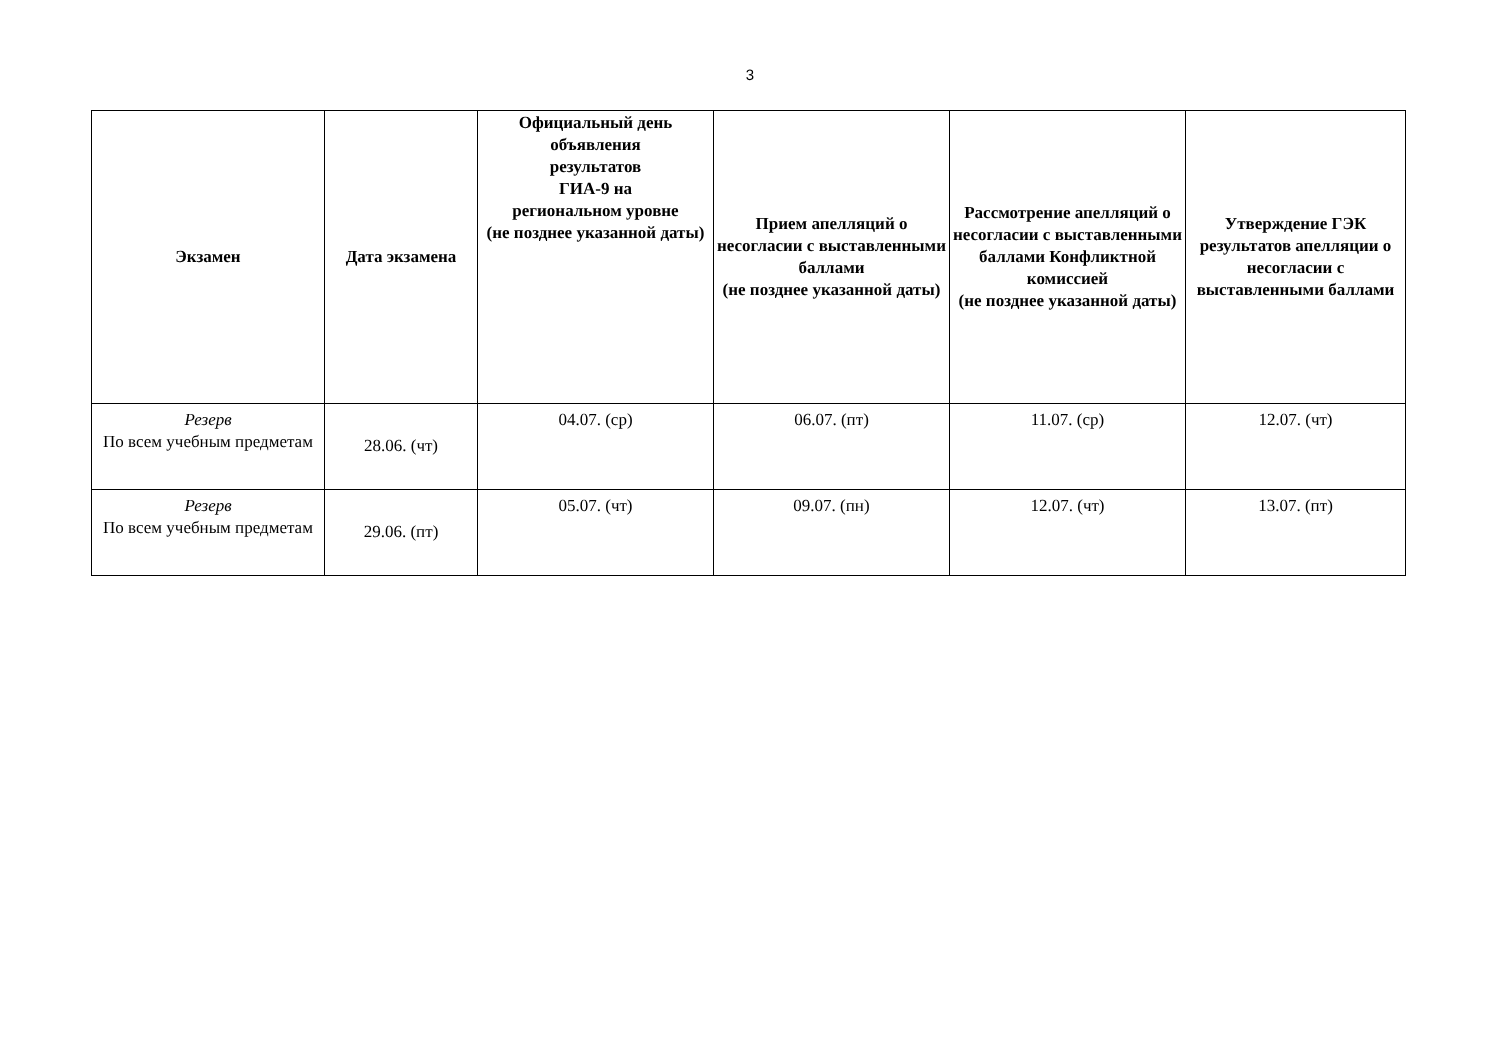3
| Экзамен | Дата экзамена | Официальный день объявления результатов ГИА-9 на региональном уровне (не позднее указанной даты) | Прием апелляций о несогласии с выставленными баллами (не позднее указанной даты) | Рассмотрение апелляций о несогласии с выставленными баллами Конфликтной комиссией (не позднее указанной даты) | Утверждение ГЭК результатов апелляции о несогласии с выставленными баллами |
| --- | --- | --- | --- | --- | --- |
| Резерв По всем учебным предметам | 28.06. (чт) | 04.07. (ср) | 06.07. (пт) | 11.07. (ср) | 12.07. (чт) |
| Резерв По всем учебным предметам | 29.06. (пт) | 05.07. (чт) | 09.07. (пн) | 12.07. (чт) | 13.07. (пт) |